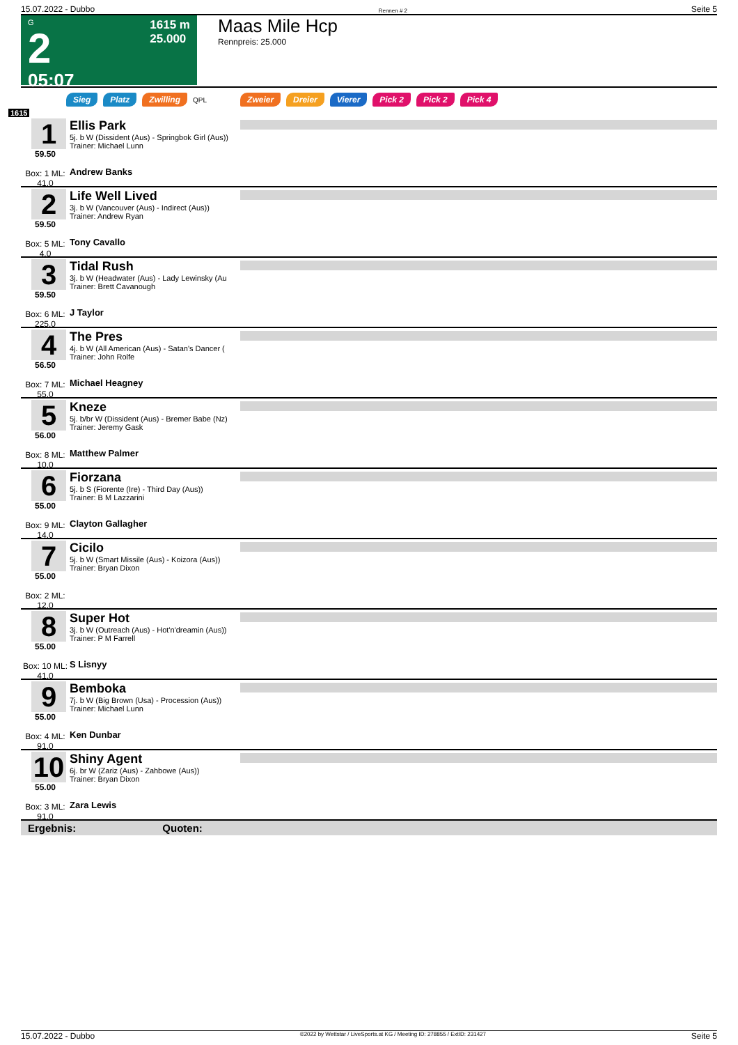15.07.2022 - Dubbo Rennen # 2 Seite 5
G
2
05:07
1615 m
25.000
Maas Mile Hcp
Rennpreis: 25.000
Sieg Platz Zwilling QPL Zweier Dreier Vierer Pick 2 Pick 2 Pick 4
1615
1
59.50
Box: 1 ML: 41,0
Ellis Park
5j. b W (Dissident (Aus) - Springbok Girl (Aus))
Trainer: Michael Lunn
Andrew Banks
2
59.50
Box: 5 ML: 4,0
Life Well Lived
3j. b W (Vancouver (Aus) - Indirect (Aus))
Trainer: Andrew Ryan
Tony Cavallo
3
59.50
Box: 6 ML: 225,0
Tidal Rush
3j. b W (Headwater (Aus) - Lady Lewinsky (Au
Trainer: Brett Cavanough
J Taylor
4
56.50
Box: 7 ML: 55,0
The Pres
4j. b W (All American (Aus) - Satan's Dancer (
Trainer: John Rolfe
Michael Heagney
5
56.00
Box: 8 ML: 10,0
Kneze
5j. b/br W (Dissident (Aus) - Bremer Babe (Nz)
Trainer: Jeremy Gask
Matthew Palmer
6
55.00
Box: 9 ML: 14,0
Fiorzana
5j. b S (Fiorente (Ire) - Third Day (Aus))
Trainer: B M Lazzarini
Clayton Gallagher
7
55.00
Box: 2 ML: 12,0
Cicilo
5j. b W (Smart Missile (Aus) - Koizora (Aus))
Trainer: Bryan Dixon
8
55.00
Box: 10 ML: 41,0
Super Hot
3j. b W (Outreach (Aus) - Hot'n'dreamin (Aus))
Trainer: P M Farrell
S Lisnyy
9
55.00
Box: 4 ML: 91,0
Bemboka
7j. b W (Big Brown (Usa) - Procession (Aus))
Trainer: Michael Lunn
Ken Dunbar
10
55.00
Box: 3 ML: 91,0
Shiny Agent
6j. br W (Zariz (Aus) - Zahbowe (Aus))
Trainer: Bryan Dixon
Zara Lewis
Ergebnis: Quoten:
15.07.2022 - Dubbo ©2022 by Wettstar / LiveSports.at KG / Meeting ID: 278855 / ExtID: 231427 Seite 5